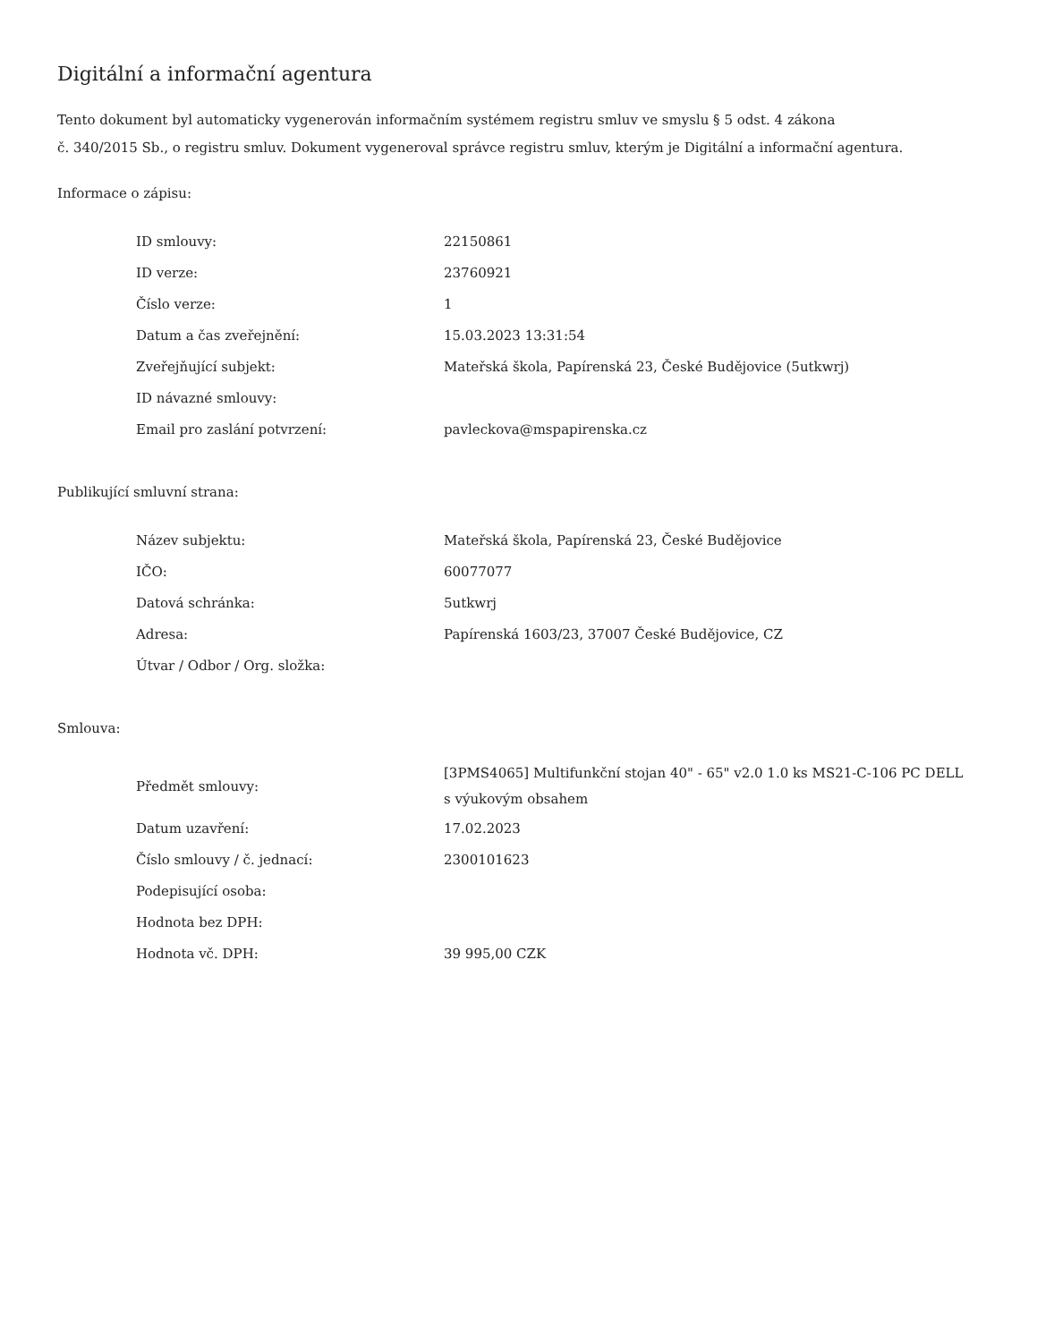Digitální a informační agentura
Tento dokument byl automaticky vygenerován informačním systémem registru smluv ve smyslu § 5 odst. 4 zákona
č. 340/2015 Sb., o registru smluv. Dokument vygeneroval správce registru smluv, kterým je Digitální a informační agentura.
Informace o zápisu:
| ID smlouvy: | 22150861 |
| ID verze: | 23760921 |
| Číslo verze: | 1 |
| Datum a čas zveřejnění: | 15.03.2023 13:31:54 |
| Zveřejňující subjekt: | Mateřská škola, Papírenská 23, České Budějovice (5utkwrj) |
| ID návazné smlouvy: | |
| Email pro zaslání potvrzení: | pavleckova@mspapirenska.cz |
Publikující smluvní strana:
| Název subjektu: | Mateřská škola, Papírenská 23, České Budějovice |
| IČO: | 60077077 |
| Datová schránka: | 5utkwrj |
| Adresa: | Papírenská 1603/23, 37007 České Budějovice, CZ |
| Útvar / Odbor / Org. složka: | |
Smlouva:
| Předmět smlouvy: | [3PMS4065] Multifunkční stojan 40" - 65" v2.0 1.0 ks MS21-C-106 PC DELL s výukovým obsahem |
| Datum uzavření: | 17.02.2023 |
| Číslo smlouvy / č. jednací: | 2300101623 |
| Podepisující osoba: | |
| Hodnota bez DPH: | |
| Hodnota vč. DPH: | 39 995,00 CZK |